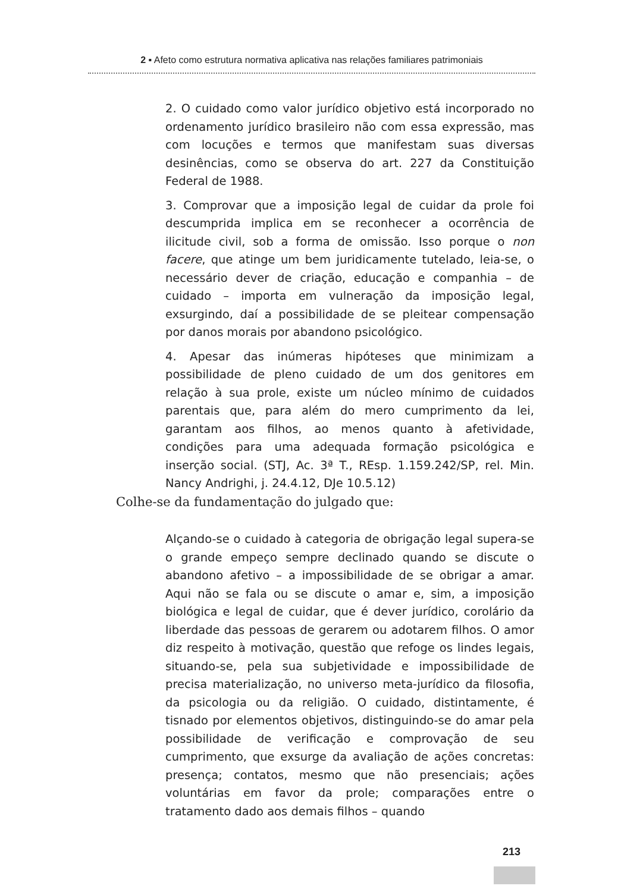2 ▪ Afeto como estrutura normativa aplicativa nas relações familiares patrimoniais
2. O cuidado como valor jurídico objetivo está incorporado no ordenamento jurídico brasileiro não com essa expressão, mas com locuções e termos que manifestam suas diversas desinências, como se observa do art. 227 da Constituição Federal de 1988.
3. Comprovar que a imposição legal de cuidar da prole foi descumprida implica em se reconhecer a ocorrência de ilicitude civil, sob a forma de omissão. Isso porque o non facere, que atinge um bem juridicamente tutelado, leia-se, o necessário dever de criação, educação e companhia – de cuidado – importa em vulneração da imposição legal, exsurgindo, daí a possibilidade de se pleitear compensação por danos morais por abandono psicológico.
4. Apesar das inúmeras hipóteses que minimizam a possibilidade de pleno cuidado de um dos genitores em relação à sua prole, existe um núcleo mínimo de cuidados parentais que, para além do mero cumprimento da lei, garantam aos filhos, ao menos quanto à afetividade, condições para uma adequada formação psicológica e inserção social. (STJ, Ac. 3ª T., REsp. 1.159.242/SP, rel. Min. Nancy Andrighi, j. 24.4.12, DJe 10.5.12)
Colhe-se da fundamentação do julgado que:
Alçando-se o cuidado à categoria de obrigação legal supera-se o grande empeço sempre declinado quando se discute o abandono afetivo – a impossibilidade de se obrigar a amar. Aqui não se fala ou se discute o amar e, sim, a imposição biológica e legal de cuidar, que é dever jurídico, corolário da liberdade das pessoas de gerarem ou adotarem filhos. O amor diz respeito à motivação, questão que refoge os lindes legais, situando-se, pela sua subjetividade e impossibilidade de precisa materialização, no universo meta-jurídico da filosofia, da psicologia ou da religião. O cuidado, distintamente, é tisnado por elementos objetivos, distinguindo-se do amar pela possibilidade de verificação e comprovação de seu cumprimento, que exsurge da avaliação de ações concretas: presença; contatos, mesmo que não presenciais; ações voluntárias em favor da prole; comparações entre o tratamento dado aos demais filhos – quando
213